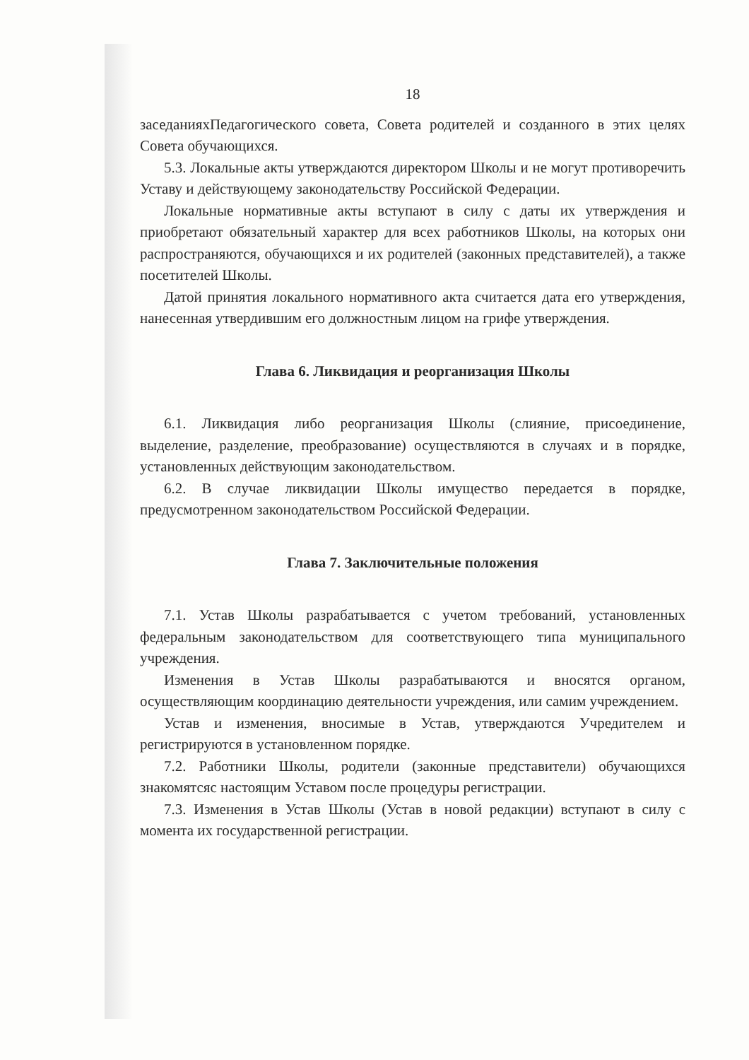18
заседанияхПедагогического совета, Совета родителей и созданного в этих целях Совета обучающихся.
5.3. Локальные акты утверждаются директором Школы и не могут противоречить Уставу и действующему законодательству Российской Федерации.
Локальные нормативные акты вступают в силу с даты их утверждения и приобретают обязательный характер для всех работников Школы, на которых они распространяются, обучающихся и их родителей (законных представителей), а также посетителей Школы.
Датой принятия локального нормативного акта считается дата его утверждения, нанесенная утвердившим его должностным лицом на грифе утверждения.
Глава 6. Ликвидация и реорганизация Школы
6.1. Ликвидация либо реорганизация Школы (слияние, присоединение, выделение, разделение, преобразование) осуществляются в случаях и в порядке, установленных действующим законодательством.
6.2. В случае ликвидации Школы имущество передается в порядке, предусмотренном законодательством Российской Федерации.
Глава 7. Заключительные положения
7.1. Устав Школы разрабатывается с учетом требований, установленных федеральным законодательством для соответствующего типа муниципального учреждения.
Изменения в Устав Школы разрабатываются и вносятся органом, осуществляющим координацию деятельности учреждения, или самим учреждением.
Устав и изменения, вносимые в Устав, утверждаются Учредителем и регистрируются в установленном порядке.
7.2. Работники Школы, родители (законные представители) обучающихся знакомятсяс настоящим Уставом после процедуры регистрации.
7.3. Изменения в Устав Школы (Устав в новой редакции) вступают в силу с момента их государственной регистрации.